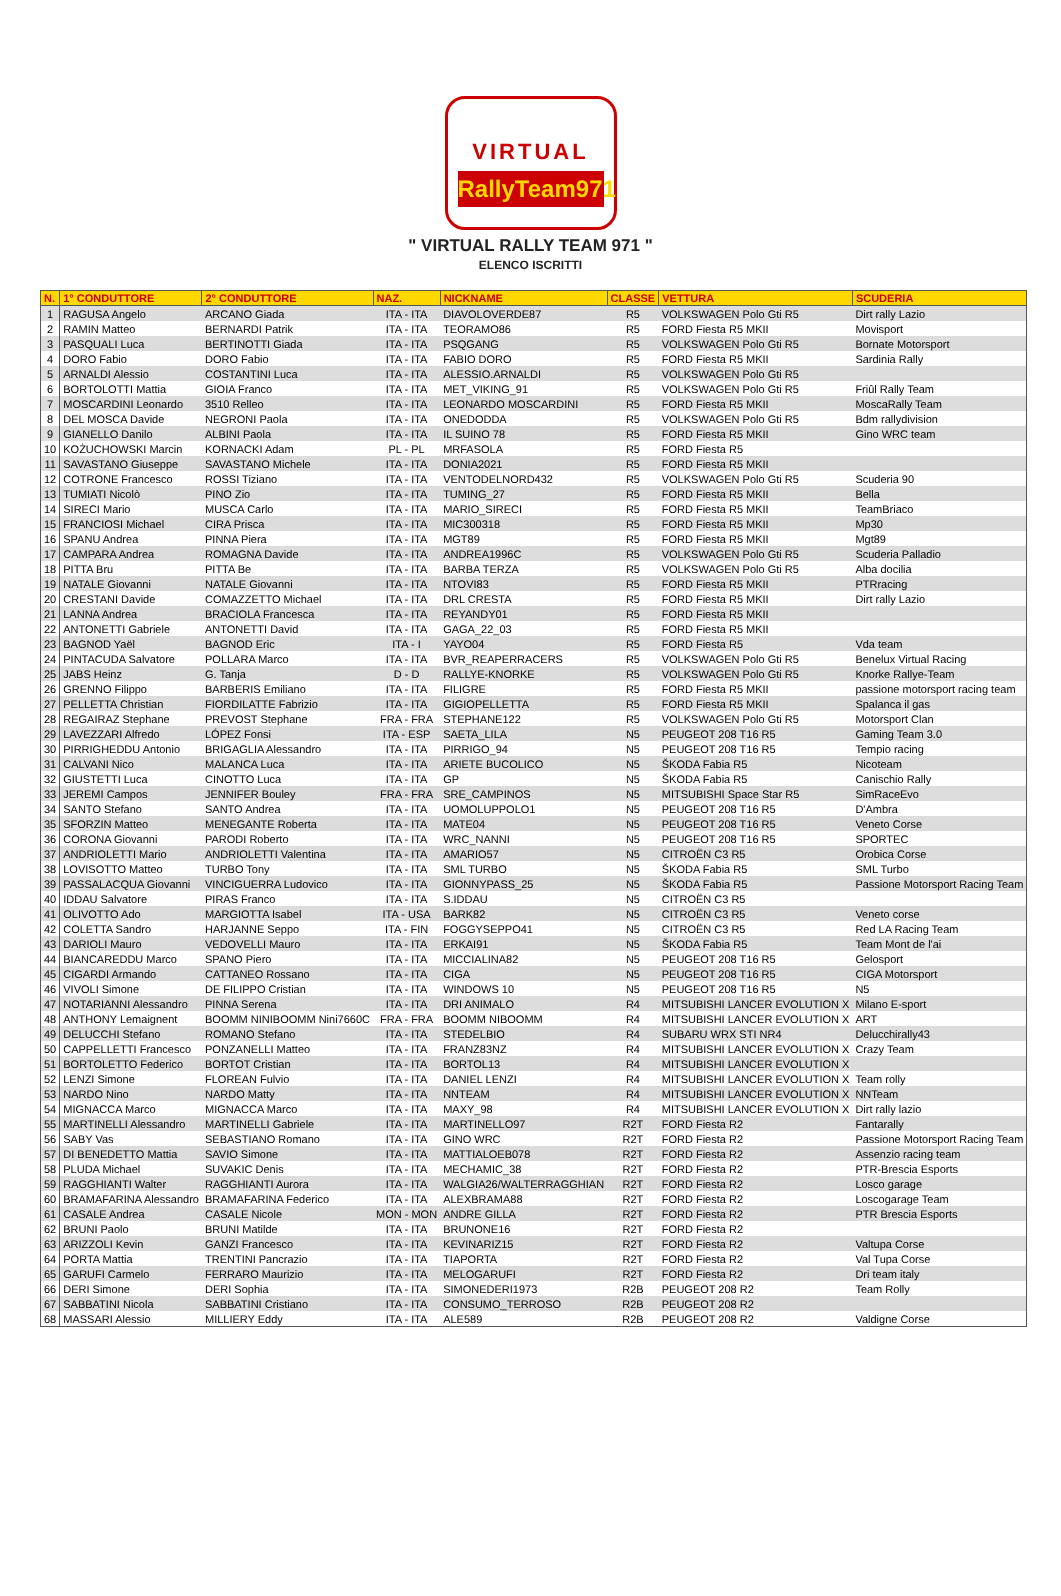VIRTUAL
RallyTeam971
" VIRTUAL RALLY TEAM 971 "
ELENCO ISCRITTI
| N. | 1° CONDUTTORE | 2° CONDUTTORE | NAZ. | NICKNAME | CLASSE | VETTURA | SCUDERIA |
| --- | --- | --- | --- | --- | --- | --- | --- |
| 1 | RAGUSA Angelo | ARCANO Giada | ITA - ITA | DIAVOLOVERDE87 | R5 | VOLKSWAGEN Polo Gti R5 | Dirt rally Lazio |
| 2 | RAMIN Matteo | BERNARDI Patrik | ITA - ITA | TEORAMO86 | R5 | FORD Fiesta R5 MKII | Movisport |
| 3 | PASQUALI Luca | BERTINOTTI Giada | ITA - ITA | PSQGANG | R5 | VOLKSWAGEN Polo Gti R5 | Bornate Motorsport |
| 4 | DORO Fabio | DORO Fabio | ITA - ITA | FABIO DORO | R5 | FORD Fiesta R5 MKII | Sardinia Rally |
| 5 | ARNALDI Alessio | COSTANTINI Luca | ITA - ITA | ALESSIO.ARNALDI | R5 | VOLKSWAGEN Polo Gti R5 | |
| 6 | BORTOLOTTI Mattia | GIOIA Franco | ITA - ITA | MET_VIKING_91 | R5 | VOLKSWAGEN Polo Gti R5 | Friûl Rally Team |
| 7 | MOSCARDINI Leonardo | 3510 Relleo | ITA - ITA | LEONARDO MOSCARDINI | R5 | FORD Fiesta R5 MKII | MoscaRally Team |
| 8 | DEL MOSCA Davide | NEGRONI Paola | ITA - ITA | ONEDODDA | R5 | VOLKSWAGEN Polo Gti R5 | Bdm rallydivision |
| 9 | GIANELLO Danilo | ALBINI Paola | ITA - ITA | IL SUINO 78 | R5 | FORD Fiesta R5 MKII | Gino WRC team |
| 10 | KOŻUCHOWSKI Marcin | KORNACKI Adam | PL - PL | MRFASOLA | R5 | FORD Fiesta R5 | |
| 11 | SAVASTANO Giuseppe | SAVASTANO Michele | ITA - ITA | DONIA2021 | R5 | FORD Fiesta R5 MKII | |
| 12 | COTRONE Francesco | ROSSI Tiziano | ITA - ITA | VENTODELNORD432 | R5 | VOLKSWAGEN Polo Gti R5 | Scuderia 90 |
| 13 | TUMIATI Nicolò | PINO Zio | ITA - ITA | TUMING_27 | R5 | FORD Fiesta R5 MKII | Bella |
| 14 | SIRECI Mario | MUSCA Carlo | ITA - ITA | MARIO_SIRECI | R5 | FORD Fiesta R5 MKII | TeamBriaco |
| 15 | FRANCIOSI Michael | CIRA Prisca | ITA - ITA | MIC300318 | R5 | FORD Fiesta R5 MKII | Mp30 |
| 16 | SPANU Andrea | PINNA Piera | ITA - ITA | MGT89 | R5 | FORD Fiesta R5 MKII | Mgt89 |
| 17 | CAMPARA Andrea | ROMAGNA Davide | ITA - ITA | ANDREA1996C | R5 | VOLKSWAGEN Polo Gti R5 | Scuderia Palladio |
| 18 | PITTA Bru | PITTA Be | ITA - ITA | BARBA TERZA | R5 | VOLKSWAGEN Polo Gti R5 | Alba docilia |
| 19 | NATALE Giovanni | NATALE Giovanni | ITA - ITA | NTOVI83 | R5 | FORD Fiesta R5 MKII | PTRracing |
| 20 | CRESTANI Davide | COMAZZETTO Michael | ITA - ITA | DRL CRESTA | R5 | FORD Fiesta R5 MKII | Dirt rally Lazio |
| 21 | LANNA Andrea | BRACIOLA Francesca | ITA - ITA | REYANDY01 | R5 | FORD Fiesta R5 MKII | |
| 22 | ANTONETTI Gabriele | ANTONETTI David | ITA - ITA | GAGA_22_03 | R5 | FORD Fiesta R5 MKII | |
| 23 | BAGNOD Yaël | BAGNOD Eric | ITA - I | YAYO04 | R5 | FORD Fiesta R5 | Vda team |
| 24 | PINTACUDA Salvatore | POLLARA Marco | ITA - ITA | BVR_REAPERRACERS | R5 | VOLKSWAGEN Polo Gti R5 | Benelux Virtual Racing |
| 25 | JABS Heinz | G. Tanja | D - D | RALLYE-KNORKE | R5 | VOLKSWAGEN Polo Gti R5 | Knorke Rallye-Team |
| 26 | GRENNO Filippo | BARBERIS Emiliano | ITA - ITA | FILIGRE | R5 | FORD Fiesta R5 MKII | passione motorsport racing team |
| 27 | PELLETTA Christian | FIORDILATTE Fabrizio | ITA - ITA | GIGIOPELLETTA | R5 | FORD Fiesta R5 MKII | Spalanca il gas |
| 28 | REGAIRAZ Stephane | PREVOST Stephane | FRA - FRA | STEPHANE122 | R5 | VOLKSWAGEN Polo Gti R5 | Motorsport Clan |
| 29 | LAVEZZARI Alfredo | LÓPEZ Fonsi | ITA - ESP | SAETA_LILA | N5 | PEUGEOT 208 T16 R5 | Gaming Team 3.0 |
| 30 | PIRRIGHEDDU Antonio | BRIGAGLIA Alessandro | ITA - ITA | PIRRIGO_94 | N5 | PEUGEOT 208 T16 R5 | Tempio racing |
| 31 | CALVANI Nico | MALANCA Luca | ITA - ITA | ARIETE BUCOLICO | N5 | ŠKODA Fabia R5 | Nicoteam |
| 32 | GIUSTETTI Luca | CINOTTO Luca | ITA - ITA | GP | N5 | ŠKODA Fabia R5 | Canischio Rally |
| 33 | JEREMI Campos | JENNIFER Bouley | FRA - FRA | SRE_CAMPINOS | N5 | MITSUBISHI Space Star R5 | SimRaceEvo |
| 34 | SANTO Stefano | SANTO Andrea | ITA - ITA | UOMOLUPPOLO1 | N5 | PEUGEOT 208 T16 R5 | D'Ambra |
| 35 | SFORZIN Matteo | MENEGANTE Roberta | ITA - ITA | MATE04 | N5 | PEUGEOT 208 T16 R5 | Veneto Corse |
| 36 | CORONA Giovanni | PARODI Roberto | ITA - ITA | WRC_NANNI | N5 | PEUGEOT 208 T16 R5 | SPORTEC |
| 37 | ANDRIOLETTI Mario | ANDRIOLETTI Valentina | ITA - ITA | AMARIO57 | N5 | CITROËN C3 R5 | Orobica Corse |
| 38 | LOVISOTTO Matteo | TURBO Tony | ITA - ITA | SML TURBO | N5 | ŠKODA Fabia R5 | SML Turbo |
| 39 | PASSALACQUA Giovanni | VINCIGUERRA Ludovico | ITA - ITA | GIONNYPASS_25 | N5 | ŠKODA Fabia R5 | Passione Motorsport Racing Team |
| 40 | IDDAU Salvatore | PIRAS Franco | ITA - ITA | S.IDDAU | N5 | CITROËN C3 R5 | |
| 41 | OLIVOTTO Ado | MARGIOTTA Isabel | ITA - USA | BARK82 | N5 | CITROËN C3 R5 | Veneto corse |
| 42 | COLETTA Sandro | HARJANNE Seppo | ITA - FIN | FOGGYSEPPO41 | N5 | CITROËN C3 R5 | Red LA Racing Team |
| 43 | DARIOLI Mauro | VEDOVELLI Mauro | ITA - ITA | ERKAI91 | N5 | ŠKODA Fabia R5 | Team Mont de l'ai |
| 44 | BIANCAREDDU Marco | SPANO Piero | ITA - ITA | MICCIALINA82 | N5 | PEUGEOT 208 T16 R5 | Gelosport |
| 45 | CIGARDI Armando | CATTANEO Rossano | ITA - ITA | CIGA | N5 | PEUGEOT 208 T16 R5 | CIGA Motorsport |
| 46 | VIVOLI Simone | DE FILIPPO Cristian | ITA - ITA | WINDOWS 10 | N5 | PEUGEOT 208 T16 R5 | N5 |
| 47 | NOTARIANNI Alessandro | PINNA Serena | ITA - ITA | DRI ANIMALO | R4 | MITSUBISHI LANCER EVOLUTION X | Milano E-sport |
| 48 | ANTHONY Lemaignent | BOOMM NINIBOOMM Nini7660C | FRA - FRA | BOOMM NIBOOMM | R4 | MITSUBISHI LANCER EVOLUTION X | ART |
| 49 | DELUCCHI Stefano | ROMANO Stefano | ITA - ITA | STEDELBIO | R4 | SUBARU WRX STI NR4 | Delucchirally43 |
| 50 | CAPPELLETTI Francesco | PONZANELLI Matteo | ITA - ITA | FRANZ83NZ | R4 | MITSUBISHI LANCER EVOLUTION X | Crazy Team |
| 51 | BORTOLETTO Federico | BORTOT Cristian | ITA - ITA | BORTOL13 | R4 | MITSUBISHI LANCER EVOLUTION X | |
| 52 | LENZI Simone | FLOREAN Fulvio | ITA - ITA | DANIEL LENZI | R4 | MITSUBISHI LANCER EVOLUTION X | Team rolly |
| 53 | NARDO Nino | NARDO Matty | ITA - ITA | NNTEAM | R4 | MITSUBISHI LANCER EVOLUTION X | NNTeam |
| 54 | MIGNACCA Marco | MIGNACCA Marco | ITA - ITA | MAXY_98 | R4 | MITSUBISHI LANCER EVOLUTION X | Dirt rally lazio |
| 55 | MARTINELLI Alessandro | MARTINELLI Gabriele | ITA - ITA | MARTINELLO97 | R2T | FORD Fiesta R2 | Fantarally |
| 56 | SABY Vas | SEBASTIANO Romano | ITA - ITA | GINO WRC | R2T | FORD Fiesta R2 | Passione Motorsport Racing Team |
| 57 | DI BENEDETTO Mattia | SAVIO Simone | ITA - ITA | MATTIALOEB078 | R2T | FORD Fiesta R2 | Assenzio racing team |
| 58 | PLUDA Michael | SUVAKIC Denis | ITA - ITA | MECHAMIC_38 | R2T | FORD Fiesta R2 | PTR-Brescia Esports |
| 59 | RAGGHIANTI Walter | RAGGHIANTI Aurora | ITA - ITA | WALGIA26/WALTERRAGGHIAN | R2T | FORD Fiesta R2 | Losco garage |
| 60 | BRAMAFARINA Alessandro | BRAMAFARINA Federico | ITA - ITA | ALEXBRAMA88 | R2T | FORD Fiesta R2 | Loscogarage Team |
| 61 | CASALE Andrea | CASALE Nicole | MON - MON | ANDRE GILLA | R2T | FORD Fiesta R2 | PTR Brescia Esports |
| 62 | BRUNI Paolo | BRUNI Matilde | ITA - ITA | BRUNONE16 | R2T | FORD Fiesta R2 | |
| 63 | ARIZZOLI Kevin | GANZI Francesco | ITA - ITA | KEVINARIZ15 | R2T | FORD Fiesta R2 | Valtupa Corse |
| 64 | PORTA Mattia | TRENTINI Pancrazio | ITA - ITA | TIAPORTA | R2T | FORD Fiesta R2 | Val Tupa Corse |
| 65 | GARUFI Carmelo | FERRARO Maurizio | ITA - ITA | MELOGARUFI | R2T | FORD Fiesta R2 | Dri team italy |
| 66 | DERI Simone | DERI Sophia | ITA - ITA | SIMONEDERI1973 | R2B | PEUGEOT 208 R2 | Team Rolly |
| 67 | SABBATINI Nicola | SABBATINI Cristiano | ITA - ITA | CONSUMO_TERROSO | R2B | PEUGEOT 208 R2 | |
| 68 | MASSARI Alessio | MILLIERY Eddy | ITA - ITA | ALE589 | R2B | PEUGEOT 208 R2 | Valdigne Corse |